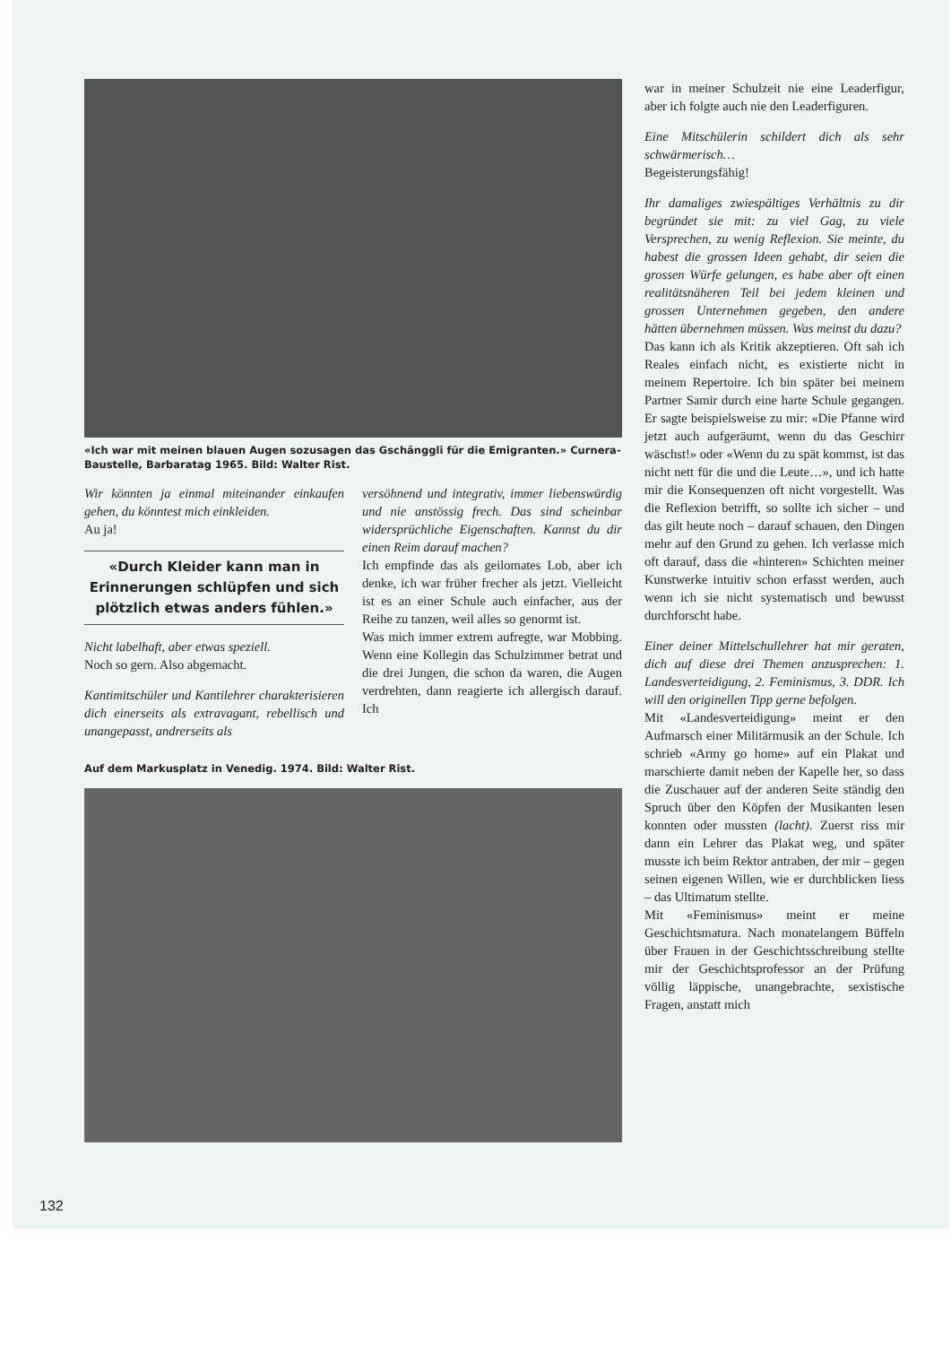«Ich war mit meinen blauen Augen sozusagen das Gschänggli für die Emigranten.» Curnera-Baustelle, Barbaratag 1965. Bild: Walter Rist.
Wir könnten ja einmal miteinander einkaufen gehen, du könntest mich einkleiden.
Au ja!
«Durch Kleider kann man in Erinnerungen schlüpfen und sich plötzlich etwas anders fühlen.»
Nicht labelhaft, aber etwas speziell.
Noch so gern. Also abgemacht.
Kantimitschüler und Kantilehrer charakterisieren dich einerseits als extravagant, rebellisch und unangepasst, andrerseits als
versöhnend und integrativ, immer liebenswürdig und nie anstössig frech. Das sind scheinbar widersprüchliche Eigenschaften. Kannst du dir einen Reim darauf machen?
Ich empfinde das als geilomates Lob, aber ich denke, ich war früher frecher als jetzt. Vielleicht ist es an einer Schule auch einfacher, aus der Reihe zu tanzen, weil alles so genormt ist.
Was mich immer extrem aufregte, war Mobbing. Wenn eine Kollegin das Schulzimmer betrat und die drei Jungen, die schon da waren, die Augen verdrehten, dann reagierte ich allergisch darauf. Ich
Auf dem Markusplatz in Venedig. 1974. Bild: Walter Rist.
war in meiner Schulzeit nie eine Leaderfigur, aber ich folgte auch nie den Leaderfiguren.
Eine Mitschülerin schildert dich als sehr schwärmerisch…
Begeisterungsfähig!
Ihr damaliges zwiespältiges Verhältnis zu dir begründet sie mit: zu viel Gag, zu viele Versprechen, zu wenig Reflexion. Sie meinte, du habest die grossen Ideen gehabt, dir seien die grossen Würfe gelungen, es habe aber oft einen realitätsnäheren Teil bei jedem kleinen und grossen Unternehmen gegeben, den andere hätten übernehmen müssen. Was meinst du dazu?
Das kann ich als Kritik akzeptieren. Oft sah ich Reales einfach nicht, es existierte nicht in meinem Repertoire. Ich bin später bei meinem Partner Samir durch eine harte Schule gegangen. Er sagte beispielsweise zu mir: «Die Pfanne wird jetzt auch aufgeräumt, wenn du das Geschirr wäschst!» oder «Wenn du zu spät kommst, ist das nicht nett für die und die Leute…», und ich hatte mir die Konsequenzen oft nicht vorgestellt. Was die Reflexion betrifft, so sollte ich sicher – und das gilt heute noch – darauf schauen, den Dingen mehr auf den Grund zu gehen. Ich verlasse mich oft darauf, dass die «hinteren» Schichten meiner Kunstwerke intuitiv schon erfasst werden, auch wenn ich sie nicht systematisch und bewusst durchforscht habe.
Einer deiner Mittelschullehrer hat mir geraten, dich auf diese drei Themen anzusprechen: 1. Landesverteidigung, 2. Feminismus, 3. DDR. Ich will den originellen Tipp gerne befolgen.
Mit «Landesverteidigung» meint er den Aufmarsch einer Militärmusik an der Schule. Ich schrieb «Army go home» auf ein Plakat und marschierte damit neben der Kapelle her, so dass die Zuschauer auf der anderen Seite ständig den Spruch über den Köpfen der Musikanten lesen konnten oder mussten (lacht). Zuerst riss mir dann ein Lehrer das Plakat weg, und später musste ich beim Rektor antraben, der mir – gegen seinen eigenen Willen, wie er durchblicken liess – das Ultimatum stellte.
Mit «Feminismus» meint er meine Geschichtsmatura. Nach monatelangem Büffeln über Frauen in der Geschichtsschreibung stellte mir der Geschichtsprofessor an der Prüfung völlig läppische, unangebrachte, sexistische Fragen, anstatt mich
132